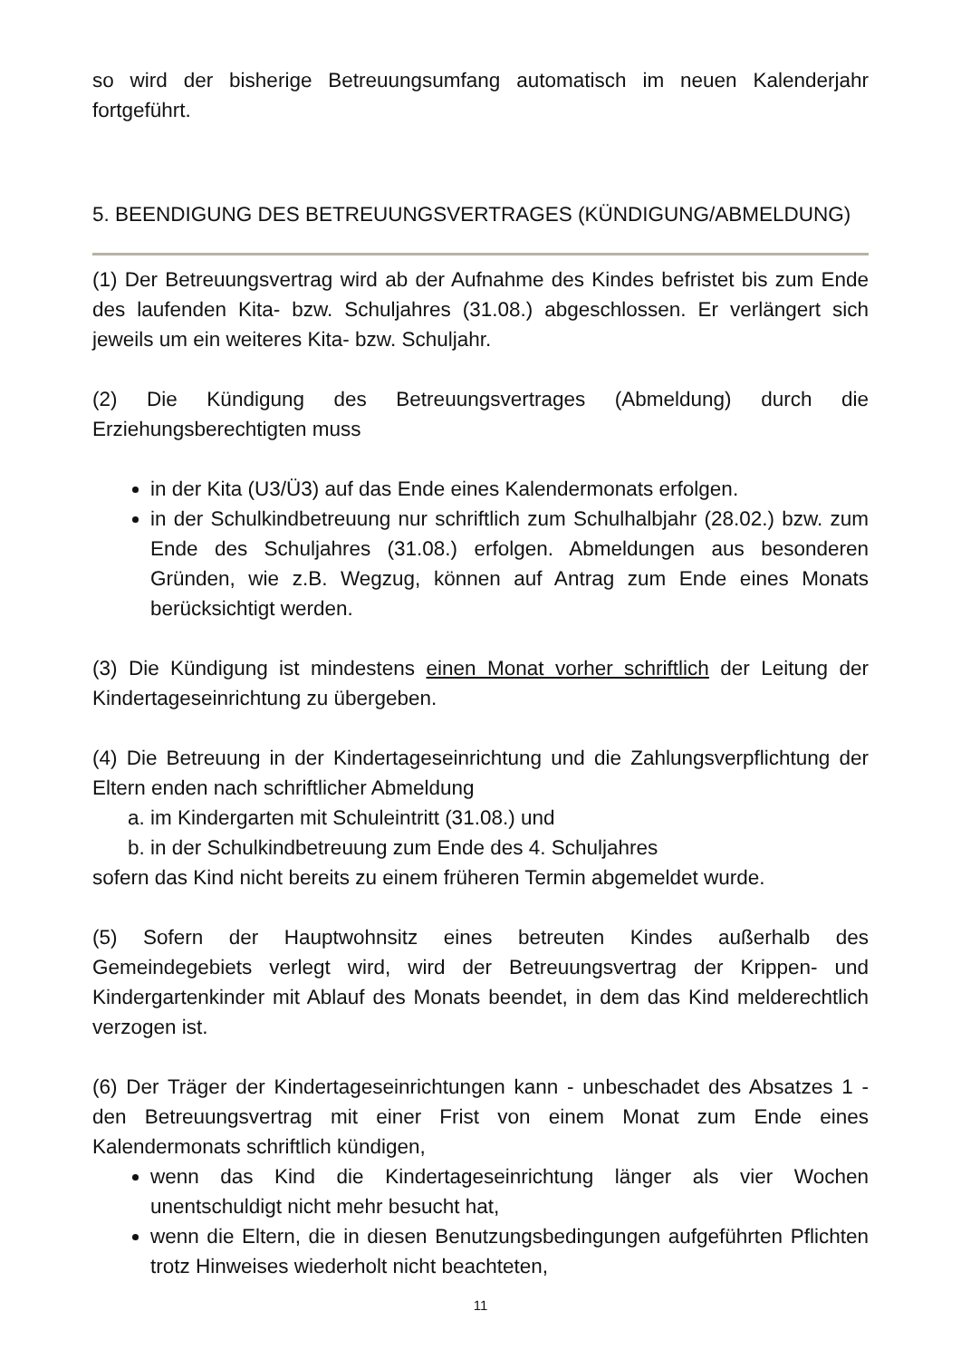so wird der bisherige Betreuungsumfang automatisch im neuen Kalenderjahr fortgeführt.
5. BEENDIGUNG DES BETREUUNGSVERTRAGES (KÜNDIGUNG/ABMELDUNG)
(1) Der Betreuungsvertrag wird ab der Aufnahme des Kindes befristet bis zum Ende des laufenden Kita- bzw. Schuljahres (31.08.) abgeschlossen. Er verlängert sich jeweils um ein weiteres Kita- bzw. Schuljahr.
(2) Die Kündigung des Betreuungsvertrages (Abmeldung) durch die Erziehungsberechtigten muss
in der Kita (U3/Ü3) auf das Ende eines Kalendermonats erfolgen.
in der Schulkindbetreuung nur schriftlich zum Schulhalbjahr (28.02.) bzw. zum Ende des Schuljahres (31.08.) erfolgen. Abmeldungen aus besonderen Gründen, wie z.B. Wegzug, können auf Antrag zum Ende eines Monats berücksichtigt werden.
(3) Die Kündigung ist mindestens einen Monat vorher schriftlich der Leitung der Kindertageseinrichtung zu übergeben.
(4) Die Betreuung in der Kindertageseinrichtung und die Zahlungsverpflichtung der Eltern enden nach schriftlicher Abmeldung
a. im Kindergarten mit Schuleintritt (31.08.) und
b. in der Schulkindbetreuung zum Ende des 4. Schuljahres
sofern das Kind nicht bereits zu einem früheren Termin abgemeldet wurde.
(5) Sofern der Hauptwohnsitz eines betreuten Kindes außerhalb des Gemeindegebiets verlegt wird, wird der Betreuungsvertrag der Krippen- und Kindergartenkinder mit Ablauf des Monats beendet, in dem das Kind melderechtlich verzogen ist.
(6) Der Träger der Kindertageseinrichtungen kann - unbeschadet des Absatzes 1 - den Betreuungsvertrag mit einer Frist von einem Monat zum Ende eines Kalendermonats schriftlich kündigen,
wenn das Kind die Kindertageseinrichtung länger als vier Wochen unentschuldigt nicht mehr besucht hat,
wenn die Eltern, die in diesen Benutzungsbedingungen aufgeführten Pflichten trotz Hinweises wiederholt nicht beachteten,
11